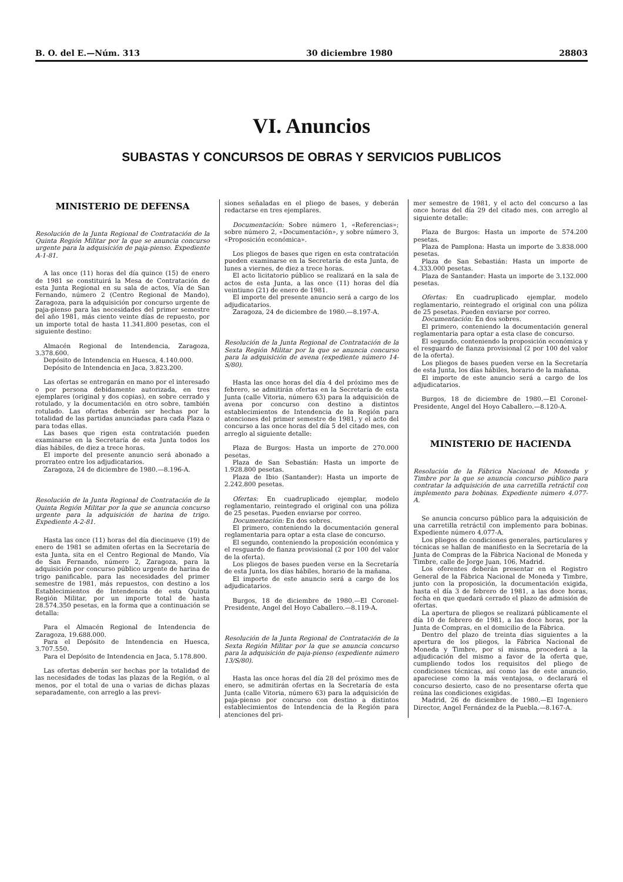B. O. del E.—Núm. 313 30 diciembre 1980 28803
VI. Anuncios
SUBASTAS Y CONCURSOS DE OBRAS Y SERVICIOS PUBLICOS
MINISTERIO DE DEFENSA
Resolución de la Junta Regional de Contratación de la Quinta Región Militar por la que se anuncia concurso urgente para la adquisición de paja-pienso. Expediente A-1-81.
A las once (11) horas del día quince (15) de enero de 1981 se constituirá la Mesa de Contratación de esta Junta Regional en su sala de actos, Vía de San Fernando, número 2 (Centro Regional de Mando), Zaragoza, para la adquisición por concurso urgente de paja-pienso para las necesidades del primer semestre del año 1981, más ciento veinte días de repuesto, por un importe total de hasta 11.341.800 pesetas, con el siguiente destino:
Almacén Regional de Intendencia, Zaragoza, 3.378.600.
Depósito de Intendencia en Huesca, 4.140.000.
Depósito de Intendencia en Jaca, 3.823.200.
Las ofertas se entregarán en mano por el interesado o por persona debidamente autorizada, en tres ejemplares (original y dos copias), en sobre cerrado y rotulado, y la documentación en otro sobre, también rotulado. Las ofertas deberán ser hechas por la totalidad de las partidas anunciadas para cada Plaza o para todas ellas.
Las bases que rigen esta contratación pueden examinarse en la Secretaría de esta Junta todos los días hábiles, de diez a trece horas.
El importe del presente anuncio será abonado a prorrateo entre los adjudicatarios.
Zaragoza, 24 de diciembre de 1980.—8.196-A.
Resolución de la Junta Regional de Contratación de la Quinta Región Militar por la que se anuncia concurso urgente para la adquisición de harina de trigo. Expediente A-2-81.
Hasta las once (11) horas del día diecinueve (19) de enero de 1981 se admiten ofertas en la Secretaría de esta Junta, sita en el Centro Regional de Mando, Vía de San Fernando, número 2, Zaragoza, para la adquisición por concurso público urgente de harina de trigo panificable, para las necesidades del primer semestre de 1981, más repuestos, con destino a los Establecimientos de Intendencia de esta Quinta Región Militar, por un importe total de hasta 28.574.350 pesetas, en la forma que a continuación se detalla:
Para el Almacén Regional de Intendencia de Zaragoza, 19.688.000.
Para el Depósito de Intendencia en Huesca, 3.707.550.
Para el Depósito de Intendencia en Jaca, 5.178.800.
Las ofertas deberán ser hechas por la totalidad de las necesidades de todas las plazas de la Región, o al menos, por el total de una o varias de dichas plazas separadamente, con arreglo a las previ-
siones señaladas en el pliego de bases, y deberán redactarse en tres ejemplares.
Documentación: Sobre número 1, «Referencias»; sobre número 2, «Documentación», y sobre número 3, «Proposición económica».
Los pliegos de bases que rigen en esta contratación pueden examinarse en la Secretaría de esta Junta, de lunes a viernes, de diez a trece horas.
El acto licitatorio público se realizará en la sala de actos de esta Junta, a las once (11) horas del día veintiuno (21) de enero de 1981.
El importe del presente anuncio será a cargo de los adjudicatarios.
Zaragoza, 24 de diciembre de 1980.—8.197-A.
Resolución de la Junta Regional de Contratación de la Sexta Región Militar por la que se anuncia concurso para la adquisición de avena (expediente número 14-S/80).
Hasta las once horas del día 4 del próximo mes de febrero, se admitirán ofertas en la Secretaría de esta Junta (calle Vitoria, número 63) para la adquisición de avena por concurso con destino a distintos establecimientos de Intendencia de la Región para atenciones del primer semestre de 1981, y el acto del concurso a las once horas del día 5 del citado mes, con arreglo al siguiente detalle:
Plaza de Burgos: Hasta un importe de 270.000 pesetas.
Plaza de San Sebastián: Hasta un importe de 1.928.800 pesetas.
Plaza de Ibio (Santander): Hasta un importe de 2.242.800 pesetas.
Ofertas: En cuadruplicado ejemplar, modelo reglamentario, reintegrado el original con una póliza de 25 pesetas. Pueden enviarse por correo.
Documentación: En dos sobres.
El primero, conteniendo la documentación general reglamentaria para optar a esta clase de concurso.
El segundo, conteniendo la proposición económica y el resguardo de fianza provisional (2 por 100 del valor de la oferta).
Los pliegos de bases pueden verse en la Secretaría de esta Junta, los días hábiles, horario de la mañana.
El importe de este anuncio será a cargo de los adjudicatarios.
Burgos, 18 de diciembre de 1980.—El Coronel-Presidente, Angel del Hoyo Caballero.—8.119-A.
Resolución de la Junta Regional de Contratación de la Sexta Región Militar por la que se anuncia concurso para la adquisición de paja-pienso (expediente número 13/S/80).
Hasta las once horas del día 28 del próximo mes de enero, se admitirán ofertas en la Secretaría de esta Junta (calle Vitoria, número 63) para la adquisición de paja-pienso por concurso con destino a distintos establecimientos de Intendencia de la Región para atenciones del pri-
mer semestre de 1981, y el acto del concurso a las once horas del día 29 del citado mes, con arreglo al siguiente detalle:
Plaza de Burgos: Hasta un importe de 574.200 pesetas.
Plaza de Pamplona: Hasta un importe de 3.838.000 pesetas.
Plaza de San Sebastián: Hasta un importe de 4.333.000 pesetas.
Plaza de Santander: Hasta un importe de 3.132.000 pesetas.
Ofertas: En cuadruplicado ejemplar, modelo reglamentario, reintegrado el original con una póliza de 25 pesetas. Pueden enviarse por correo.
Documentación: En dos sobres.
El primero, conteniendo la documentación general reglamentaria para optar a esta clase de concurso.
El segundo, conteniendo la proposición económica y el resguardo de fianza provisional (2 por 100 del valor de la oferta).
Los pliegos de bases pueden verse en la Secretaría de esta Junta, los días hábiles, horario de la mañana.
El importe de este anuncio será a cargo de los adjudicatarios.
Burgos, 18 de diciembre de 1980.—El Coronel-Presidente, Angel del Hoyo Caballero.—8.120-A.
MINISTERIO DE HACIENDA
Resolución de la Fábrica Nacional de Moneda y Timbre por la que se anuncia concurso público para contratar la adquisición de una carretilla retráctil con implemento para bobinas. Expediente número 4.077-A.
Se anuncia concurso público para la adquisición de una carretilla retráctil con implemento para bobinas. Expediente número 4.077-A.
Los pliegos de condiciones generales, particulares y técnicas se hallan de manifiesto en la Secretaría de la Junta de Compras de la Fábrica Nacional de Moneda y Timbre, calle de Jorge Juan, 106, Madrid.
Los oferentes deberán presentar en el Registro General de la Fábrica Nacional de Moneda y Timbre, junto con la proposición, la documentación exigida, hasta el día 3 de febrero de 1981, a las doce horas, fecha en que quedará cerrado el plazo de admisión de ofertas.
La apertura de pliegos se realizará públicamente el día 10 de febrero de 1981, a las doce horas, por la Junta de Compras, en el domicilio de la Fábrica.
Dentro del plazo de treinta días siguientes a la apertura de los pliegos, la Fábrica Nacional de Moneda y Timbre, por sí misma, procederá a la adjudicación del mismo a favor de la oferta que, cumpliendo todos los requisitos del pliego de condiciones técnicas, así como las de este anuncio, apareciese como la más ventajosa, o declarará el concurso desierto, caso de no presentarse oferta que reúna las condiciones exigidas.
Madrid, 26 de diciembre de 1980.—El Ingeniero Director, Angel Fernández de la Puebla.—8.167-A.